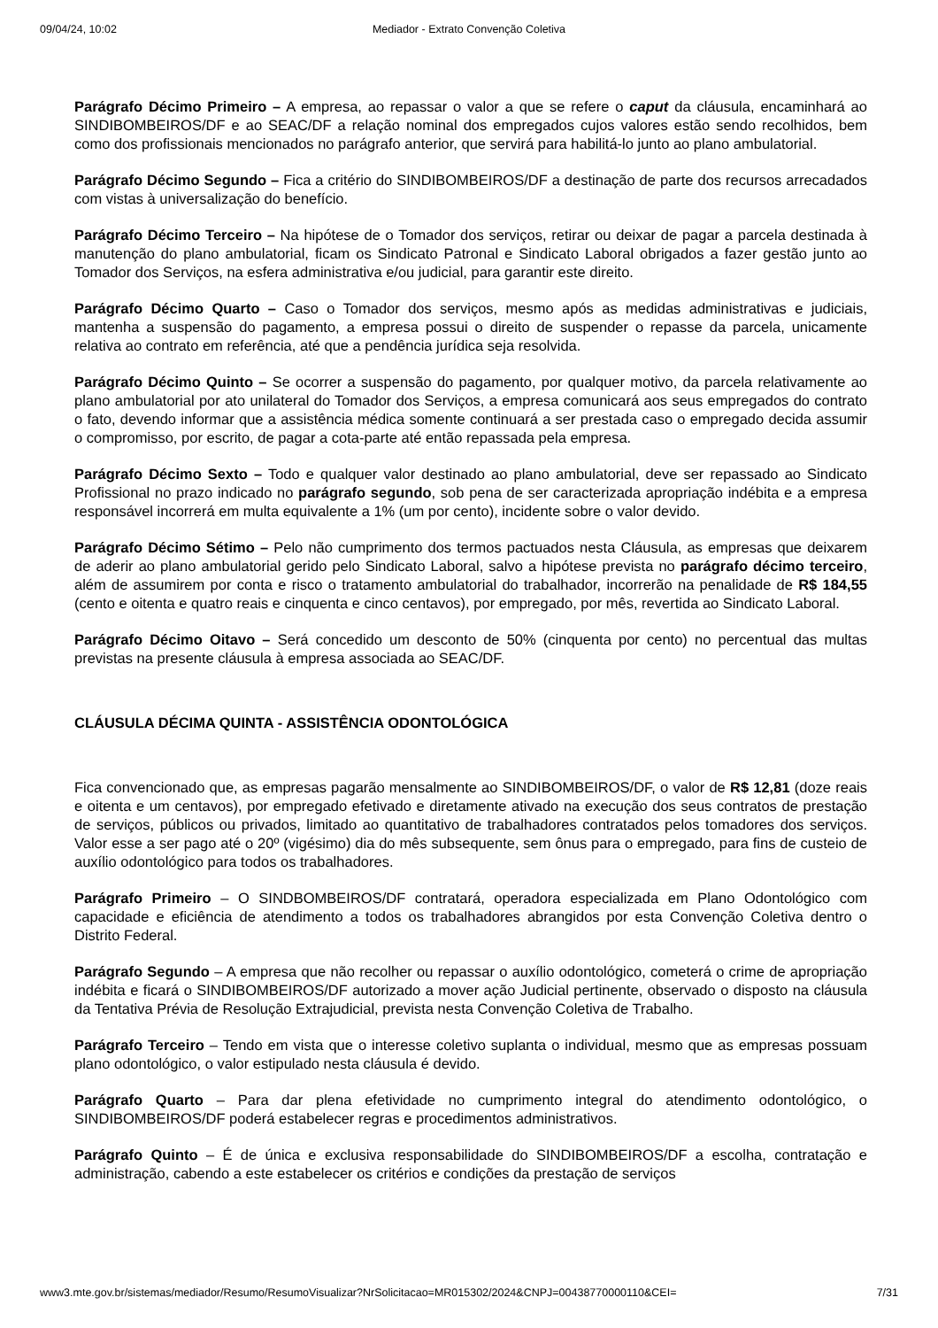09/04/24, 10:02 Mediador - Extrato Convenção Coletiva
Parágrafo Décimo Primeiro – A empresa, ao repassar o valor a que se refere o caput da cláusula, encaminhará ao SINDIBOMBEIROS/DF e ao SEAC/DF a relação nominal dos empregados cujos valores estão sendo recolhidos, bem como dos profissionais mencionados no parágrafo anterior, que servirá para habilitá-lo junto ao plano ambulatorial.
Parágrafo Décimo Segundo – Fica a critério do SINDIBOMBEIROS/DF a destinação de parte dos recursos arrecadados com vistas à universalização do benefício.
Parágrafo Décimo Terceiro – Na hipótese de o Tomador dos serviços, retirar ou deixar de pagar a parcela destinada à manutenção do plano ambulatorial, ficam os Sindicato Patronal e Sindicato Laboral obrigados a fazer gestão junto ao Tomador dos Serviços, na esfera administrativa e/ou judicial, para garantir este direito.
Parágrafo Décimo Quarto – Caso o Tomador dos serviços, mesmo após as medidas administrativas e judiciais, mantenha a suspensão do pagamento, a empresa possui o direito de suspender o repasse da parcela, unicamente relativa ao contrato em referência, até que a pendência jurídica seja resolvida.
Parágrafo Décimo Quinto – Se ocorrer a suspensão do pagamento, por qualquer motivo, da parcela relativamente ao plano ambulatorial por ato unilateral do Tomador dos Serviços, a empresa comunicará aos seus empregados do contrato o fato, devendo informar que a assistência médica somente continuará a ser prestada caso o empregado decida assumir o compromisso, por escrito, de pagar a cota-parte até então repassada pela empresa.
Parágrafo Décimo Sexto – Todo e qualquer valor destinado ao plano ambulatorial, deve ser repassado ao Sindicato Profissional no prazo indicado no parágrafo segundo, sob pena de ser caracterizada apropriação indébita e a empresa responsável incorrerá em multa equivalente a 1% (um por cento), incidente sobre o valor devido.
Parágrafo Décimo Sétimo – Pelo não cumprimento dos termos pactuados nesta Cláusula, as empresas que deixarem de aderir ao plano ambulatorial gerido pelo Sindicato Laboral, salvo a hipótese prevista no parágrafo décimo terceiro, além de assumirem por conta e risco o tratamento ambulatorial do trabalhador, incorrerão na penalidade de R$ 184,55 (cento e oitenta e quatro reais e cinquenta e cinco centavos), por empregado, por mês, revertida ao Sindicato Laboral.
Parágrafo Décimo Oitavo – Será concedido um desconto de 50% (cinquenta por cento) no percentual das multas previstas na presente cláusula à empresa associada ao SEAC/DF.
CLÁUSULA DÉCIMA QUINTA - ASSISTÊNCIA ODONTOLÓGICA
Fica convencionado que, as empresas pagarão mensalmente ao SINDIBOMBEIROS/DF, o valor de R$ 12,81 (doze reais e oitenta e um centavos), por empregado efetivado e diretamente ativado na execução dos seus contratos de prestação de serviços, públicos ou privados, limitado ao quantitativo de trabalhadores contratados pelos tomadores dos serviços. Valor esse a ser pago até o 20º (vigésimo) dia do mês subsequente, sem ônus para o empregado, para fins de custeio de auxílio odontológico para todos os trabalhadores.
Parágrafo Primeiro – O SINDBOMBEIROS/DF contratará, operadora especializada em Plano Odontológico com capacidade e eficiência de atendimento a todos os trabalhadores abrangidos por esta Convenção Coletiva dentro o Distrito Federal.
Parágrafo Segundo – A empresa que não recolher ou repassar o auxílio odontológico, cometerá o crime de apropriação indébita e ficará o SINDIBOMBEIROS/DF autorizado a mover ação Judicial pertinente, observado o disposto na cláusula da Tentativa Prévia de Resolução Extrajudicial, prevista nesta Convenção Coletiva de Trabalho.
Parágrafo Terceiro – Tendo em vista que o interesse coletivo suplanta o individual, mesmo que as empresas possuam plano odontológico, o valor estipulado nesta cláusula é devido.
Parágrafo Quarto – Para dar plena efetividade no cumprimento integral do atendimento odontológico, o SINDIBOMBEIROS/DF poderá estabelecer regras e procedimentos administrativos.
Parágrafo Quinto – É de única e exclusiva responsabilidade do SINDIBOMBEIROS/DF a escolha, contratação e administração, cabendo a este estabelecer os critérios e condições da prestação de serviços
www3.mte.gov.br/sistemas/mediador/Resumo/ResumoVisualizar?NrSolicitacao=MR015302/2024&CNPJ=00438770000110&CEI= 7/31